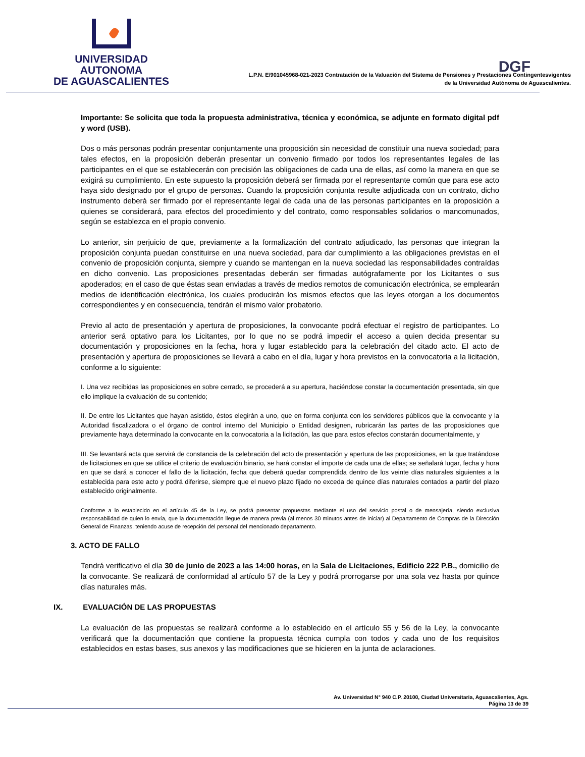UNIVERSIDAD AUTONOMA
DE AGUASCALIENTES
DGF
L.P.N. E/901045968-021-2023 Contratación de la Valuación del Sistema de Pensiones y Prestaciones Contingentesvigentes
de la Universidad Autónoma de Aguascalientes.
Importante: Se solicita que toda la propuesta administrativa, técnica y económica, se adjunte en formato digital pdf y word (USB).
Dos o más personas podrán presentar conjuntamente una proposición sin necesidad de constituir una nueva sociedad; para tales efectos, en la proposición deberán presentar un convenio firmado por todos los representantes legales de las participantes en el que se establecerán con precisión las obligaciones de cada una de ellas, así como la manera en que se exigirá su cumplimiento. En este supuesto la proposición deberá ser firmada por el representante común que para ese acto haya sido designado por el grupo de personas. Cuando la proposición conjunta resulte adjudicada con un contrato, dicho instrumento deberá ser firmado por el representante legal de cada una de las personas participantes en la proposición a quienes se considerará, para efectos del procedimiento y del contrato, como responsables solidarios o mancomunados, según se establezca en el propio convenio.
Lo anterior, sin perjuicio de que, previamente a la formalización del contrato adjudicado, las personas que integran la proposición conjunta puedan constituirse en una nueva sociedad, para dar cumplimiento a las obligaciones previstas en el convenio de proposición conjunta, siempre y cuando se mantengan en la nueva sociedad las responsabilidades contraídas en dicho convenio. Las proposiciones presentadas deberán ser firmadas autógrafamente por los Licitantes o sus apoderados; en el caso de que éstas sean enviadas a través de medios remotos de comunicación electrónica, se emplearán medios de identificación electrónica, los cuales producirán los mismos efectos que las leyes otorgan a los documentos correspondientes y en consecuencia, tendrán el mismo valor probatorio.
Previo al acto de presentación y apertura de proposiciones, la convocante podrá efectuar el registro de participantes. Lo anterior será optativo para los Licitantes, por lo que no se podrá impedir el acceso a quien decida presentar su documentación y proposiciones en la fecha, hora y lugar establecido para la celebración del citado acto. El acto de presentación y apertura de proposiciones se llevará a cabo en el día, lugar y hora previstos en la convocatoria a la licitación, conforme a lo siguiente:
I. Una vez recibidas las proposiciones en sobre cerrado, se procederá a su apertura, haciéndose constar la documentación presentada, sin que ello implique la evaluación de su contenido;
II. De entre los Licitantes que hayan asistido, éstos elegirán a uno, que en forma conjunta con los servidores públicos que la convocante y la Autoridad fiscalizadora o el órgano de control interno del Municipio o Entidad designen, rubricarán las partes de las proposiciones que previamente haya determinado la convocante en la convocatoria a la licitación, las que para estos efectos constarán documentalmente, y
III. Se levantará acta que servirá de constancia de la celebración del acto de presentación y apertura de las proposiciones, en la que tratándose de licitaciones en que se utilice el criterio de evaluación binario, se hará constar el importe de cada una de ellas; se señalará lugar, fecha y hora en que se dará a conocer el fallo de la licitación, fecha que deberá quedar comprendida dentro de los veinte días naturales siguientes a la establecida para este acto y podrá diferirse, siempre que el nuevo plazo fijado no exceda de quince días naturales contados a partir del plazo establecido originalmente.
Conforme a lo establecido en el artículo 45 de la Ley, se podrá presentar propuestas mediante el uso del servicio postal o de mensajería, siendo exclusiva responsabilidad de quien lo envía, que la documentación llegue de manera previa (al menos 30 minutos antes de iniciar) al Departamento de Compras de la Dirección General de Finanzas, teniendo acuse de recepción del personal del mencionado departamento.
3. ACTO DE FALLO
Tendrá verificativo el día 30 de junio de 2023 a las 14:00 horas, en la Sala de Licitaciones, Edificio 222 P.B., domicilio de la convocante. Se realizará de conformidad al artículo 57 de la Ley y podrá prorrogarse por una sola vez hasta por quince días naturales más.
IX. EVALUACIÓN DE LAS PROPUESTAS
La evaluación de las propuestas se realizará conforme a lo establecido en el artículo 55 y 56 de la Ley, la convocante verificará que la documentación que contiene la propuesta técnica cumpla con todos y cada uno de los requisitos establecidos en estas bases, sus anexos y las modificaciones que se hicieren en la junta de aclaraciones.
Av. Universidad N° 940 C.P. 20100, Ciudad Universitaria, Aguascalientes, Ags.
Página 13 de 39